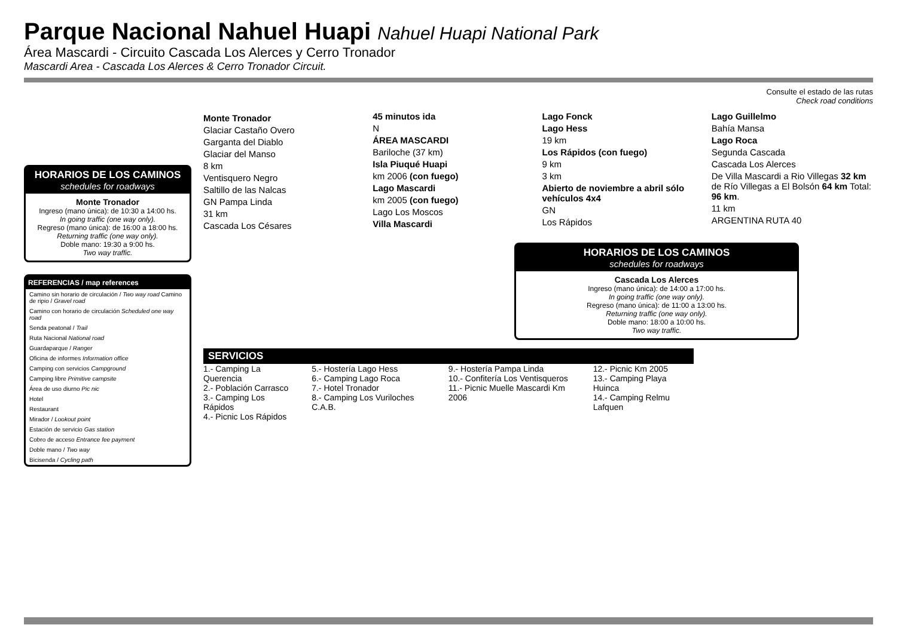Parque Nacional Nahuel Huapi Nahuel Huapi National Park
Área Mascardi - Circuito Cascada Los Alerces y Cerro Tronador
Mascardi Area - Cascada Los Alerces & Cerro Tronador Circuit.
HORARIOS DE LOS CAMINOS
schedules for roadways
Monte Tronador
Ingreso (mano única): de 10:30 a 14:00 hs.
In going traffic (one way only).
Regreso (mano única): de 16:00 a 18:00 hs.
Returning traffic (one way only).
Doble mano: 19:30 a 9:00 hs.
Two way traffic.
REFERENCIAS / map references
Camino sin horario de circulación / Two way road Camino de ripio / Gravel road
Camino con horario de circulación Scheduled one way road
Senda peatonal / Trail
Ruta Nacional National road
Guardaparque / Ranger
Oficina de informes Information office
Camping con servicios Campground
Camping libre Primitive campsite
Área de uso diurno Pic nic
Hotel
Restaurant
Mirador / Lookout point
Estación de servicio Gas station
Cobro de acceso Entrance fee payment
Doble mano / Two way
Bicisenda / Cycling path
Consulte el estado de las rutas
Check road conditions
Monte Tronador
Glaciar Castaño Overo
Garganta del Diablo
Glaciar del Manso
8 km
Ventisquero Negro
Saltillo de las Nalcas
GN Pampa Linda
31 km
Cascada Los Césares
45 minutos ida
N
ÁREA MASCARDI
Bariloche (37 km)
Isla Piuqué Huapi
km 2006 (con fuego)
Lago Mascardi
km 2005 (con fuego)
Lago Los Moscos
Villa Mascardi
Lago Fonck
Lago Hess
19 km
Los Rápidos (con fuego)
9 km
3 km
Abierto de noviembre a abril sólo vehículos 4x4
GN
Los Rápidos
Lago Guillelmo
Bahía Mansa
Lago Roca
Segunda Cascada
Cascada Los Alerces
De Villa Mascardi a Rio Villegas 32 km de Río Villegas a El Bolsón 64 km Total: 96 km.
11 km
ARGENTINA RUTA 40
HORARIOS DE LOS CAMINOS
schedules for roadways
Cascada Los Alerces
Ingreso (mano única): de 14:00 a 17:00 hs.
In going traffic (one way only).
Regreso (mano única): de 11:00 a 13:00 hs.
Returning traffic (one way only).
Doble mano: 18:00 a 10:00 hs.
Two way traffic.
SERVICIOS
1.- Camping La Querencia
2.- Población Carrasco
3.- Camping Los Rápidos
4.- Picnic Los Rápidos
5.- Hostería Lago Hess
6.- Camping Lago Roca
7.- Hotel Tronador
8.- Camping Los Vuriloches C.A.B.
9.- Hostería Pampa Linda
10.- Confitería Los Ventisqueros
11.- Picnic Muelle Mascardi Km 2006
12.- Picnic Km 2005
13.- Camping Playa Huinca
14.- Camping Relmu Lafquen